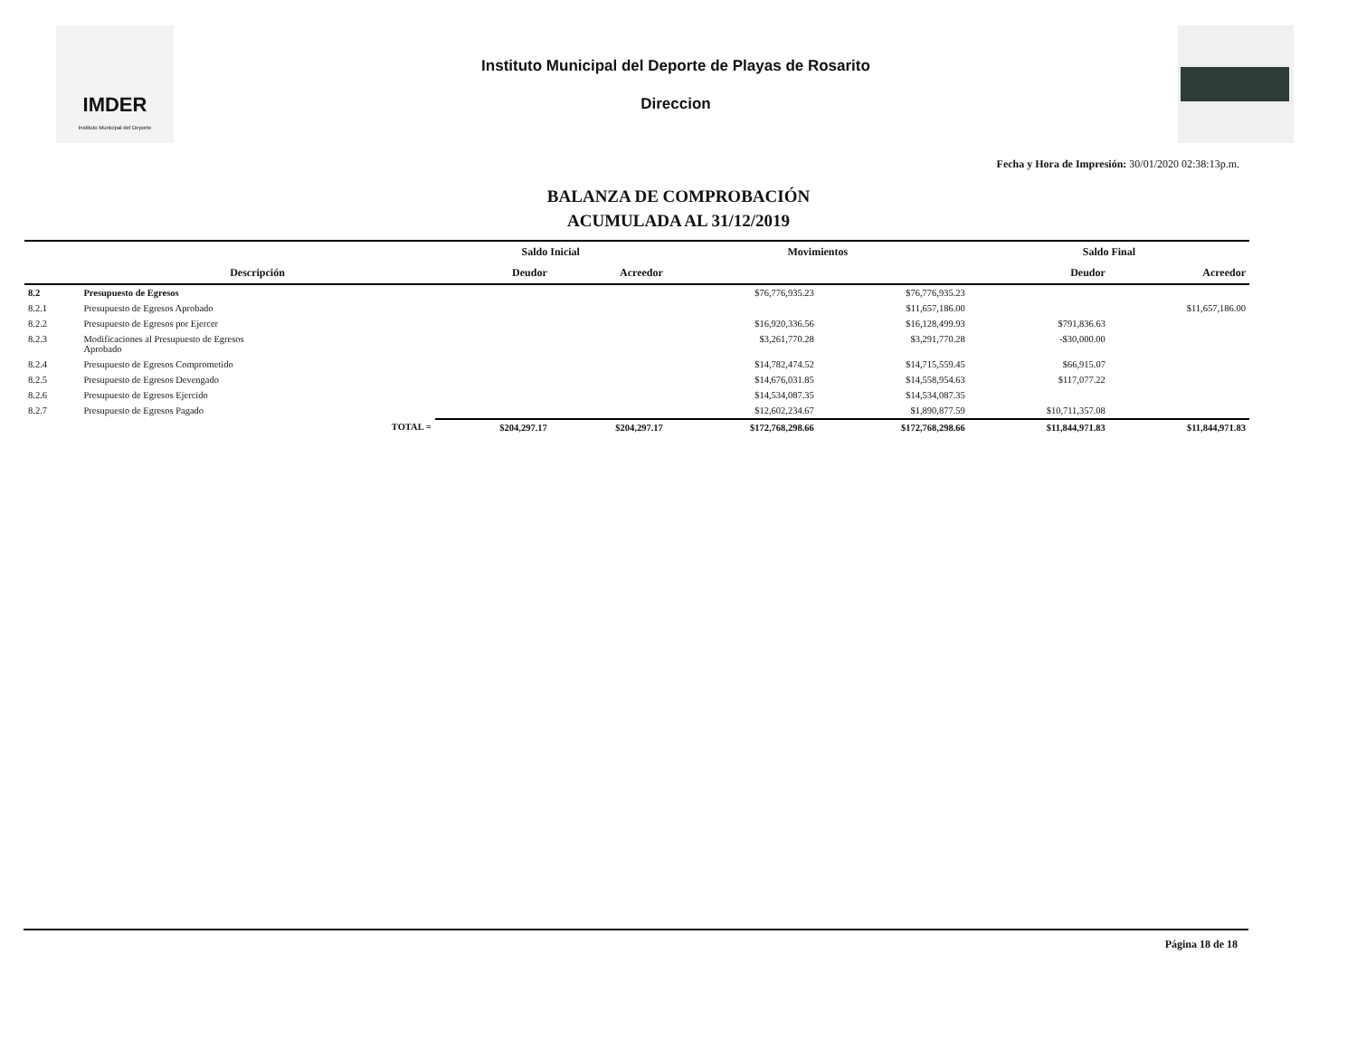IMDER
Instituto Municipal del Deporte
Instituto Municipal del Deporte de Playas de Rosarito
Direccion
Fecha y Hora de Impresión: 30/01/2020 02:38:13p.m.
BALANZA DE COMPROBACIÓN
ACUMULADA AL 31/12/2019
| | | Saldo Inicial | | Movimientos | | Saldo Final | |
| --- | --- | --- | --- | --- | --- | --- | --- |
| | Descripción | Deudor | Acreedor | | | Deudor | Acreedor |
| 8.2 | Presupuesto de Egresos | | | $76,776,935.23 | $76,776,935.23 | | |
| 8.2.1 | Presupuesto de Egresos Aprobado | | | | $11,657,186.00 | | $11,657,186.00 |
| 8.2.2 | Presupuesto de Egresos por Ejercer | | | $16,920,336.56 | $16,128,499.93 | $791,836.63 | |
| 8.2.3 | Modificaciones al Presupuesto de Egresos Aprobado | | | $3,261,770.28 | $3,291,770.28 | -$30,000.00 | |
| 8.2.4 | Presupuesto de Egresos Comprometido | | | $14,782,474.52 | $14,715,559.45 | $66,915.07 | |
| 8.2.5 | Presupuesto de Egresos Devengado | | | $14,676,031.85 | $14,558,954.63 | $117,077.22 | |
| 8.2.6 | Presupuesto de Egresos Ejercido | | | $14,534,087.35 | $14,534,087.35 | | |
| 8.2.7 | Presupuesto de Egresos Pagado | | | $12,602,234.67 | $1,890,877.59 | $10,711,357.08 | |
| | TOTAL = | $204,297.17 | $204,297.17 | $172,768,298.66 | $172,768,298.66 | $11,844,971.83 | $11,844,971.83 |
Página 18 de 18